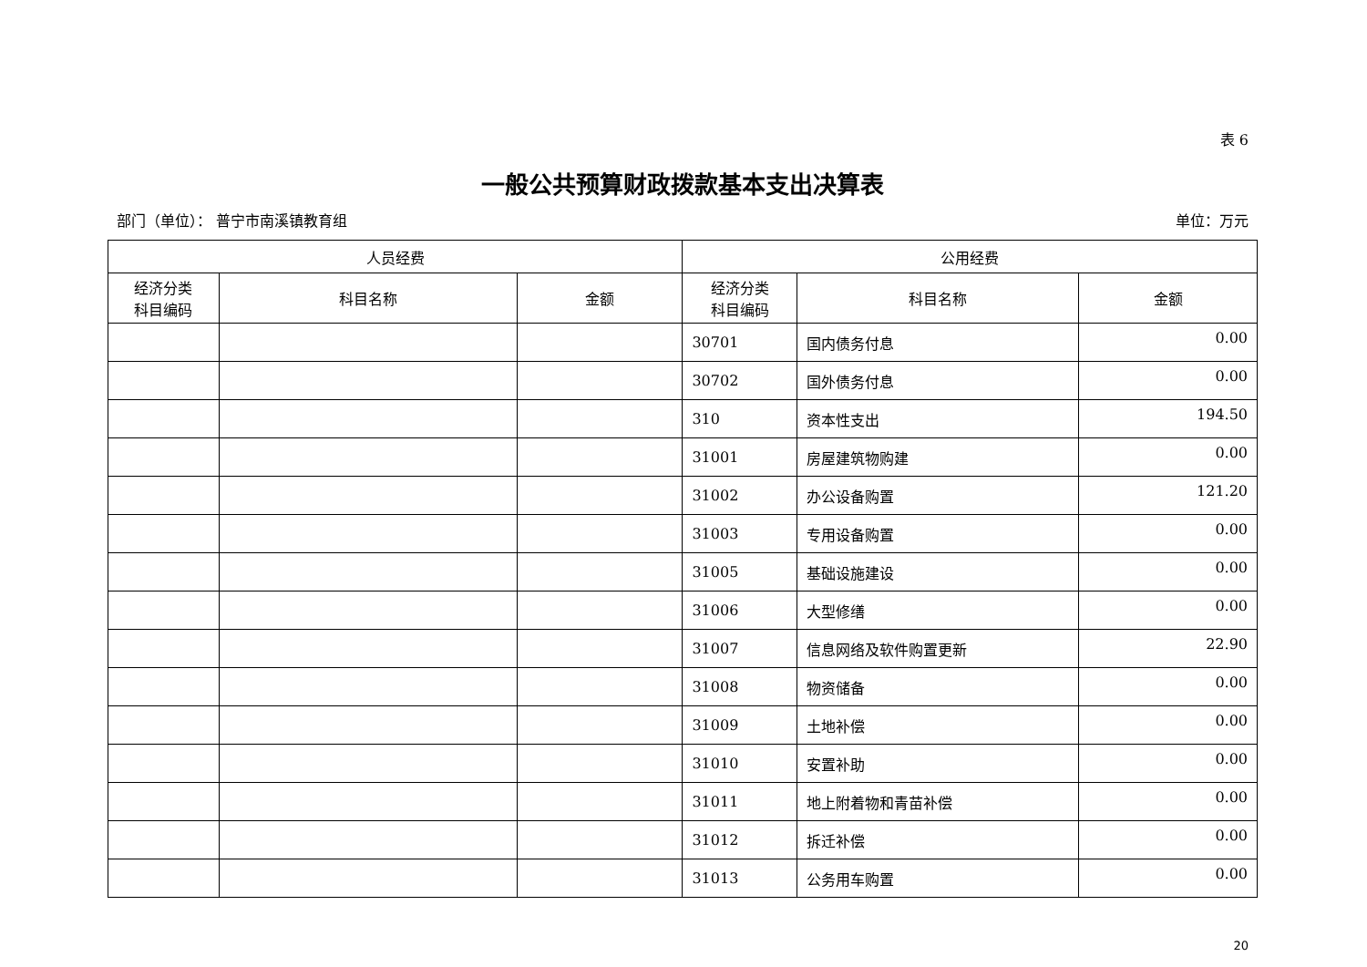表 6
一般公共预算财政拨款基本支出决算表
部门（单位）： 普宁市南溪镇教育组 单位：万元
| 人员经费 | | | 公用经费 | | |
| --- | --- | --- | --- | --- | --- |
| 经济分类 科目编码 | 科目名称 | 金额 | 经济分类 科目编码 | 科目名称 | 金额 |
| | | | 30701 | 国内债务付息 | 0.00 |
| | | | 30702 | 国外债务付息 | 0.00 |
| | | | 310 | 资本性支出 | 194.50 |
| | | | 31001 | 房屋建筑物购建 | 0.00 |
| | | | 31002 | 办公设备购置 | 121.20 |
| | | | 31003 | 专用设备购置 | 0.00 |
| | | | 31005 | 基础设施建设 | 0.00 |
| | | | 31006 | 大型修缮 | 0.00 |
| | | | 31007 | 信息网络及软件购置更新 | 22.90 |
| | | | 31008 | 物资储备 | 0.00 |
| | | | 31009 | 土地补偿 | 0.00 |
| | | | 31010 | 安置补助 | 0.00 |
| | | | 31011 | 地上附着物和青苗补偿 | 0.00 |
| | | | 31012 | 拆迁补偿 | 0.00 |
| | | | 31013 | 公务用车购置 | 0.00 |
20